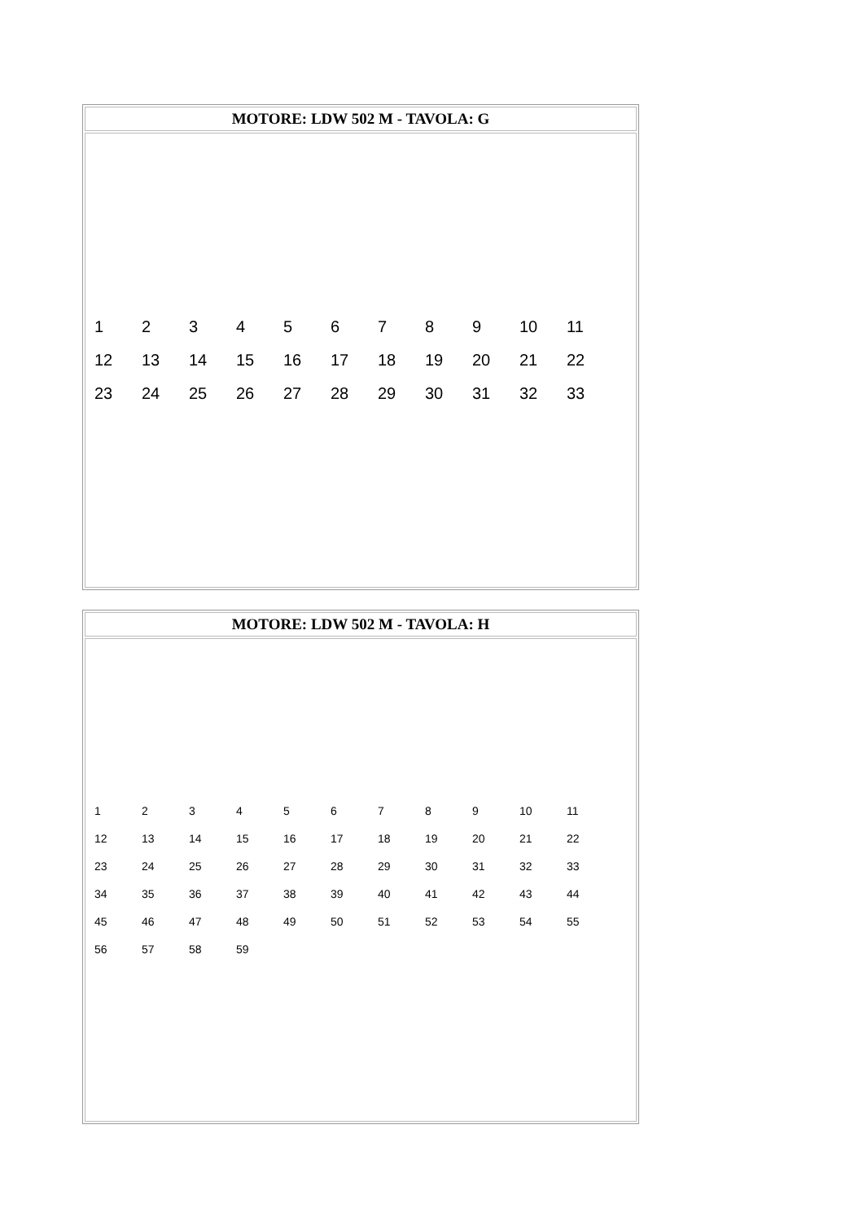| MOTORE: LDW 502 M - TAVOLA: G |
| --- |
| 1 2 3 4 5 6 7 8 9 10 11 12 13 14 15 16 17 18 19 20 21 22 23 24 25 26 27 28 29 30 31 32 33 |
| MOTORE: LDW 502 M - TAVOLA: H |
| --- |
| 1 2 3 4 5 6 7 8 9 10 11 12 13 14 15 16 17 18 19 20 21 22 23 24 25 26 27 28 29 30 31 32 33 34 35 36 37 38 39 40 41 42 43 44 45 46 47 48 49 50 51 52 53 54 55 56 57 58 59 |